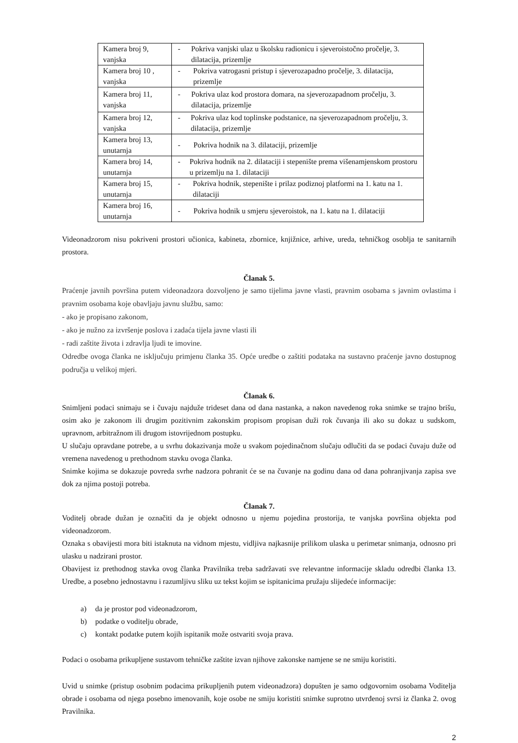| Kamera broj 9, vanjska | - Pokriva vanjski ulaz u školsku radionicu i sjeveroistočno pročelje, 3. dilatacija, prizemlje |
| Kamera broj 10 , vanjska | - Pokriva vatrogasni pristup i sjeverozapadno pročelje, 3. dilatacija, prizemlje |
| Kamera broj 11, vanjska | - Pokriva ulaz kod prostora domara, na sjeverozapadnom pročelju, 3. dilatacija, prizemlje |
| Kamera broj 12, vanjska | - Pokriva ulaz kod toplinske podstanice, na sjeverozapadnom pročelju, 3. dilatacija, prizemlje |
| Kamera broj 13, unutarnja | - Pokriva hodnik na 3. dilataciji, prizemlje |
| Kamera broj 14, unutarnja | - Pokriva hodnik na 2. dilataciji i stepenište prema višenamjenskom prostoru u prizemlju na 1. dilataciji |
| Kamera broj 15, unutarnja | - Pokriva hodnik, stepenište i prilaz podiznoj platformi na 1. katu na 1. dilataciji |
| Kamera broj 16, unutarnja | - Pokriva hodnik u smjeru sjeveroistok, na 1. katu na 1. dilataciji |
Videonadzorom nisu pokriveni prostori učionica, kabineta, zbornice, knjižnice, arhive, ureda, tehničkog osoblja te sanitarnih prostora.
Članak 5.
Praćenje javnih površina putem videonadzora dozvoljeno je samo tijelima javne vlasti, pravnim osobama s javnim ovlastima i pravnim osobama koje obavljaju javnu službu, samo:
- ako je propisano zakonom,
- ako je nužno za izvršenje poslova i zadaća tijela javne vlasti ili
- radi zaštite života i zdravlja ljudi te imovine.
Odredbe ovoga članka ne isključuju primjenu članka 35. Opće uredbe o zaštiti podataka na sustavno praćenje javno dostupnog područja u velikoj mjeri.
Članak 6.
Snimljeni podaci snimaju se i čuvaju najduže trideset dana od dana nastanka, a nakon navedenog roka snimke se trajno brišu, osim ako je zakonom ili drugim pozitivnim zakonskim propisom propisan duži rok čuvanja ili ako su dokaz u sudskom, upravnom, arbitražnom ili drugom istovrijednom postupku.
U slučaju opravdane potrebe, a u svrhu dokazivanja može u svakom pojedinačnom slučaju odlučiti da se podaci čuvaju duže od vremena navedenog u prethodnom stavku ovoga članka.
Snimke kojima se dokazuje povreda svrhe nadzora pohranit će se na čuvanje na godinu dana od dana pohranjivanja zapisa sve dok za njima postoji potreba.
Članak 7.
Voditelj obrade dužan je označiti da je objekt odnosno u njemu pojedina prostorija, te vanjska površina objekta pod videonadzorom.
Oznaka s obavijesti mora biti istaknuta na vidnom mjestu, vidljiva najkasnije prilikom ulaska u perimetar snimanja, odnosno pri ulasku u nadzirani prostor.
Obavijest iz prethodnog stavka ovog članka Pravilnika treba sadržavati sve relevantne informacije skladu odredbi članka 13. Uredbe, a posebno jednostavnu i razumljivu sliku uz tekst kojim se ispitanicima pružaju slijedeće informacije:
a) da je prostor pod videonadzorom,
b) podatke o voditelju obrade,
c) kontakt podatke putem kojih ispitanik može ostvariti svoja prava.
Podaci o osobama prikupljene sustavom tehničke zaštite izvan njihove zakonske namjene se ne smiju koristiti.
Uvid u snimke (pristup osobnim podacima prikupljenih putem videonadzora) dopušten je samo odgovornim osobama Voditelja obrade i osobama od njega posebno imenovanih, koje osobe ne smiju koristiti snimke suprotno utvrđenoj svrsi iz članka 2. ovog Pravilnika.
2